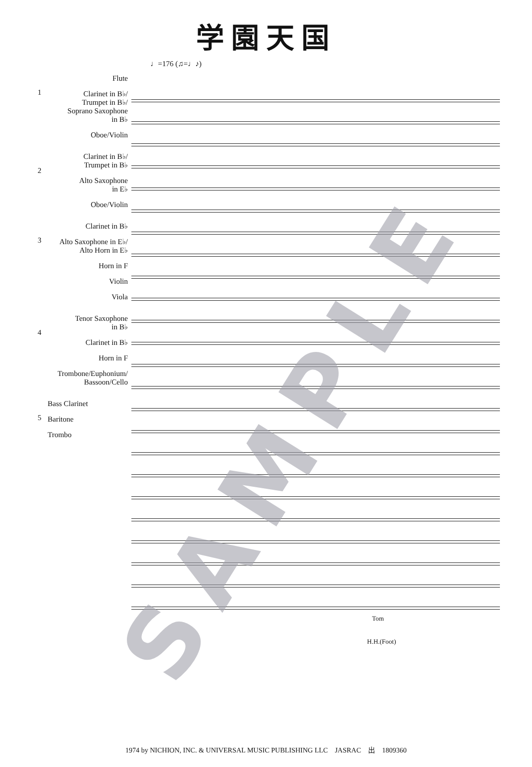学園天国
♩=176 (♫=♩♪)
1
Flute
Clarinet in B♭/
Trumpet in B♭/
Soprano Saxophone
in B♭
Oboe/Violin
2
Clarinet in B♭/
Trumpet in B♭
Alto Saxophone
in E♭
Oboe/Violin
3
Clarinet in B♭
Alto Saxophone in E♭/
Alto Horn in E♭
Horn in F
Violin
Viola
4
Tenor Saxophone
in B♭
Clarinet in B♭
Horn in F
Trombone/Euphonium/
Bassoon/Cello
5
Bass Clarinet
Baritone
Trombo
Tom
H.H.(Foot)
SAMPLE
1974 by NICHION, INC. & UNIVERSAL MUSIC PUBLISHING LLC　JASRAC　出　1809360